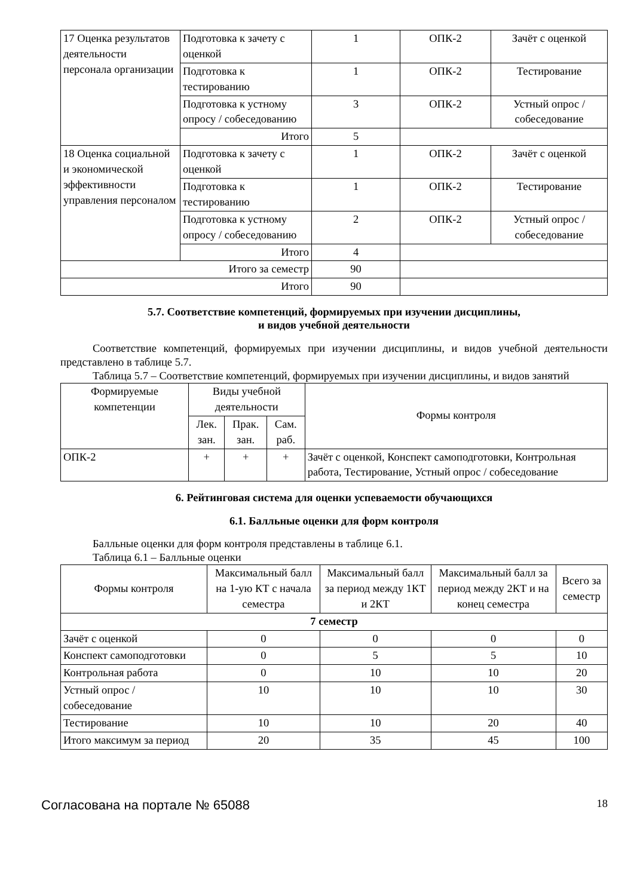| 17 Оценка результатов деятельности персонала организации | Подготовка к зачету с оценкой | 1 | ОПК-2 | Зачёт с оценкой |
| | Подготовка к тестированию | 1 | ОПК-2 | Тестирование |
| | Подготовка к устному опросу / собеседованию | 3 | ОПК-2 | Устный опрос / собеседование |
| | Итого | 5 | | |
| 18 Оценка социальной и экономической эффективности управления персоналом | Подготовка к зачету с оценкой | 1 | ОПК-2 | Зачёт с оценкой |
| | Подготовка к тестированию | 1 | ОПК-2 | Тестирование |
| | Подготовка к устному опросу / собеседованию | 2 | ОПК-2 | Устный опрос / собеседование |
| | Итого | 4 | | |
| Итого за семестр | | 90 | | |
| Итого | | 90 | | |
5.7. Соответствие компетенций, формируемых при изучении дисциплины,
и видов учебной деятельности
Соответствие компетенций, формируемых при изучении дисциплины, и видов учебной деятельности представлено в таблице 5.7.
Таблица 5.7 – Соответствие компетенций, формируемых при изучении дисциплины, и видов занятий
| Формируемые компетенции | Виды учебной деятельности | | | Формы контроля |
| --- | --- | --- | --- | --- |
| | Лек. зан. | Прак. зан. | Сам. раб. | |
| ОПК-2 | + | + | + | Зачёт с оценкой, Конспект самоподготовки, Контрольная работа, Тестирование, Устный опрос / собеседование |
6. Рейтинговая система для оценки успеваемости обучающихся
6.1. Балльные оценки для форм контроля
Балльные оценки для форм контроля представлены в таблице 6.1.
Таблица 6.1 – Балльные оценки
| Формы контроля | Максимальный балл на 1-ую КТ с начала семестра | Максимальный балл за период между 1КТ и 2КТ | Максимальный балл за период между 2КТ и на конец семестра | Всего за семестр |
| --- | --- | --- | --- | --- |
| 7 семестр | | | | |
| Зачёт с оценкой | 0 | 0 | 0 | 0 |
| Конспект самоподготовки | 0 | 5 | 5 | 10 |
| Контрольная работа | 0 | 10 | 10 | 20 |
| Устный опрос / собеседование | 10 | 10 | 10 | 30 |
| Тестирование | 10 | 10 | 20 | 40 |
| Итого максимум за период | 20 | 35 | 45 | 100 |
Согласована на портале № 65088 18